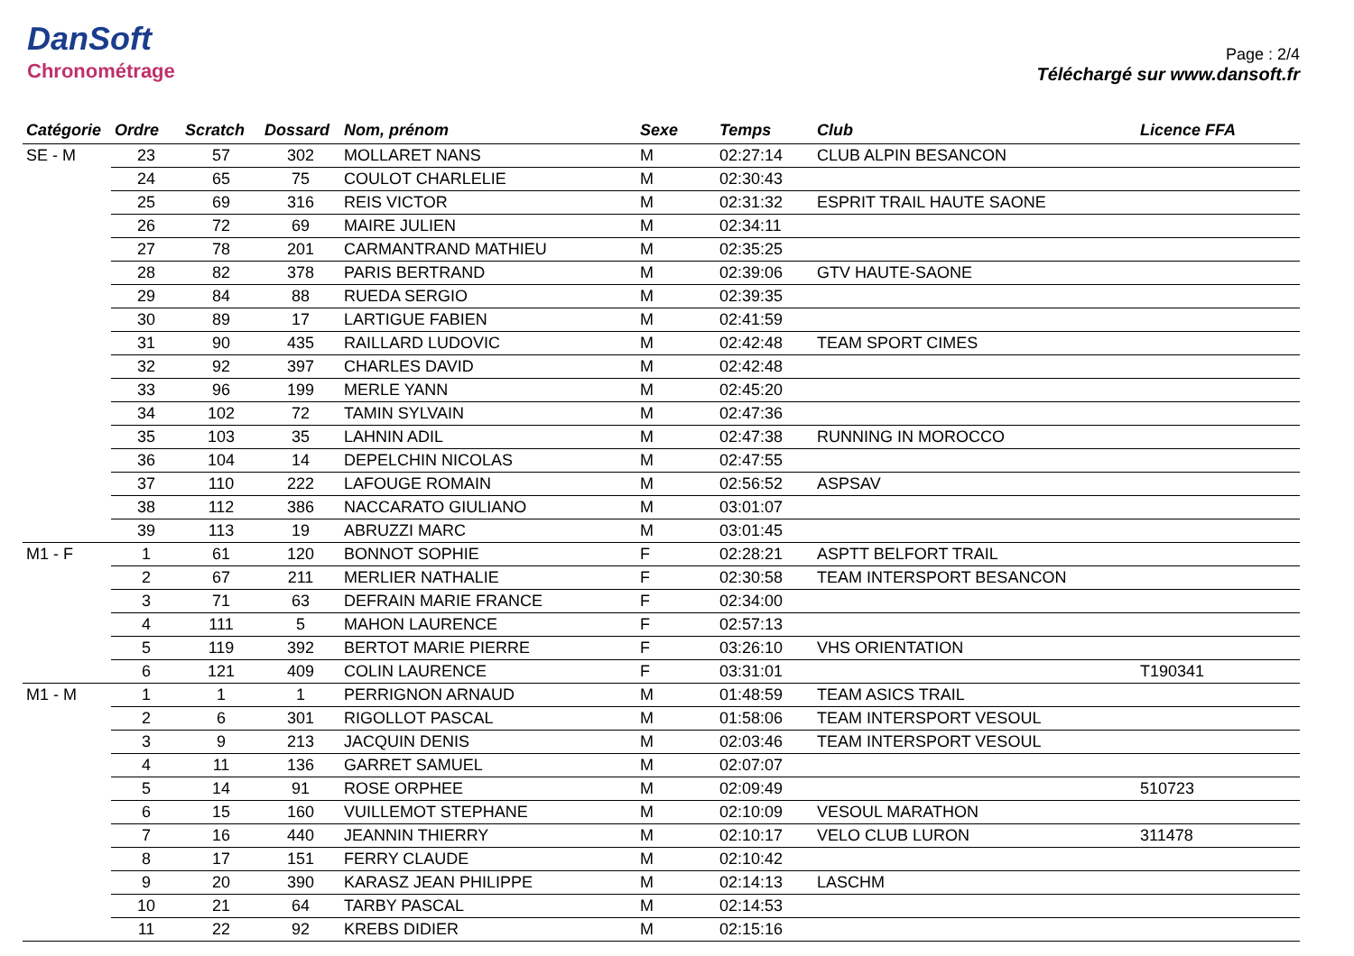DanSoft
Chronométrage
Page : 2/4
Téléchargé sur www.dansoft.fr
| Catégorie | Ordre | Scratch | Dossard | Nom, prénom | Sexe | Temps | Club | Licence FFA |
| --- | --- | --- | --- | --- | --- | --- | --- | --- |
| SE - M | 23 | 57 | 302 | MOLLARET NANS | M | 02:27:14 | CLUB ALPIN BESANCON | |
| | 24 | 65 | 75 | COULOT CHARLELIE | M | 02:30:43 | | |
| | 25 | 69 | 316 | REIS VICTOR | M | 02:31:32 | ESPRIT TRAIL HAUTE SAONE | |
| | 26 | 72 | 69 | MAIRE JULIEN | M | 02:34:11 | | |
| | 27 | 78 | 201 | CARMANTRAND MATHIEU | M | 02:35:25 | | |
| | 28 | 82 | 378 | PARIS BERTRAND | M | 02:39:06 | GTV HAUTE-SAONE | |
| | 29 | 84 | 88 | RUEDA SERGIO | M | 02:39:35 | | |
| | 30 | 89 | 17 | LARTIGUE FABIEN | M | 02:41:59 | | |
| | 31 | 90 | 435 | RAILLARD LUDOVIC | M | 02:42:48 | TEAM SPORT CIMES | |
| | 32 | 92 | 397 | CHARLES DAVID | M | 02:42:48 | | |
| | 33 | 96 | 199 | MERLE YANN | M | 02:45:20 | | |
| | 34 | 102 | 72 | TAMIN SYLVAIN | M | 02:47:36 | | |
| | 35 | 103 | 35 | LAHNIN ADIL | M | 02:47:38 | RUNNING IN MOROCCO | |
| | 36 | 104 | 14 | DEPELCHIN NICOLAS | M | 02:47:55 | | |
| | 37 | 110 | 222 | LAFOUGE ROMAIN | M | 02:56:52 | ASPSAV | |
| | 38 | 112 | 386 | NACCARATO GIULIANO | M | 03:01:07 | | |
| | 39 | 113 | 19 | ABRUZZI MARC | M | 03:01:45 | | |
| M1 - F | 1 | 61 | 120 | BONNOT SOPHIE | F | 02:28:21 | ASPTT BELFORT TRAIL | |
| | 2 | 67 | 211 | MERLIER NATHALIE | F | 02:30:58 | TEAM INTERSPORT BESANCON | |
| | 3 | 71 | 63 | DEFRAIN MARIE FRANCE | F | 02:34:00 | | |
| | 4 | 111 | 5 | MAHON LAURENCE | F | 02:57:13 | | |
| | 5 | 119 | 392 | BERTOT MARIE PIERRE | F | 03:26:10 | VHS ORIENTATION | |
| | 6 | 121 | 409 | COLIN LAURENCE | F | 03:31:01 | | T190341 |
| M1 - M | 1 | 1 | 1 | PERRIGNON ARNAUD | M | 01:48:59 | TEAM ASICS TRAIL | |
| | 2 | 6 | 301 | RIGOLLOT PASCAL | M | 01:58:06 | TEAM INTERSPORT VESOUL | |
| | 3 | 9 | 213 | JACQUIN DENIS | M | 02:03:46 | TEAM INTERSPORT VESOUL | |
| | 4 | 11 | 136 | GARRET SAMUEL | M | 02:07:07 | | |
| | 5 | 14 | 91 | ROSE ORPHEE | M | 02:09:49 | | 510723 |
| | 6 | 15 | 160 | VUILLEMOT STEPHANE | M | 02:10:09 | VESOUL MARATHON | |
| | 7 | 16 | 440 | JEANNIN THIERRY | M | 02:10:17 | VELO CLUB LURON | 311478 |
| | 8 | 17 | 151 | FERRY CLAUDE | M | 02:10:42 | | |
| | 9 | 20 | 390 | KARASZ JEAN PHILIPPE | M | 02:14:13 | LASCHM | |
| | 10 | 21 | 64 | TARBY PASCAL | M | 02:14:53 | | |
| | 11 | 22 | 92 | KREBS DIDIER | M | 02:15:16 | | |